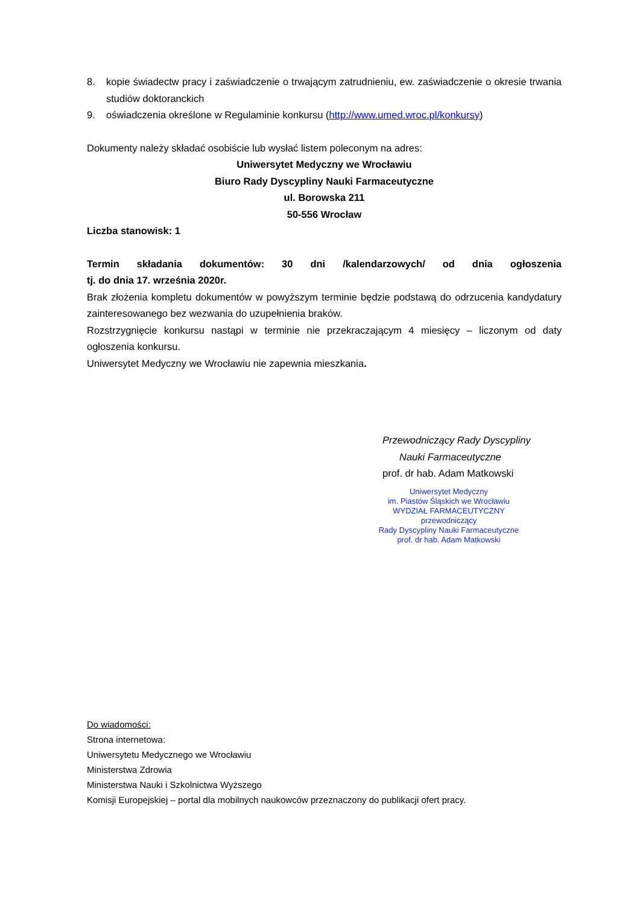8. kopie świadectw pracy i zaświadczenie o trwającym zatrudnieniu, ew. zaświadczenie o okresie trwania studiów doktoranckich
9. oświadczenia określone w Regulaminie konkursu (http://www.umed.wroc.pl/konkursy)
Dokumenty należy składać osobiście lub wysłać listem poleconym na adres:
Uniwersytet Medyczny we Wrocławiu
Biuro Rady Dyscypliny Nauki Farmaceutyczne
ul. Borowska 211
50-556 Wrocław
Liczba stanowisk: 1
Termin składania dokumentów: 30 dni /kalendarzowych/ od dnia ogłoszenia
tj. do dnia 17. września 2020r.
Brak złożenia kompletu dokumentów w powyższym terminie będzie podstawą do odrzucenia kandydatury zainteresowanego bez wezwania do uzupełnienia braków.
Rozstrzygnięcie konkursu nastąpi w terminie nie przekraczającym 4 miesięcy – liczonym od daty ogłoszenia konkursu.
Uniwersytet Medyczny we Wrocławiu nie zapewnia mieszkania.
Przewodniczący Rady Dyscypliny
Nauki Farmaceutyczne
prof. dr hab. Adam Matkowski
Uniwersytet Medyczny
im. Piastów Śląskich we Wrocławiu
WYDZIAŁ FARMACEUTYCZNY
przewodniczący
Rady Dyscypliny Nauki Farmaceutyczne
prof. dr hab. Adam Matkowski
Do wiadomości:
Strona internetowa:
Uniwersytetu Medycznego we Wrocławiu
Ministerstwa Zdrowia
Ministerstwa Nauki i Szkolnictwa Wyższego
Komisji Europejskiej – portal dla mobilnych naukowców przeznaczony do publikacji ofert pracy.